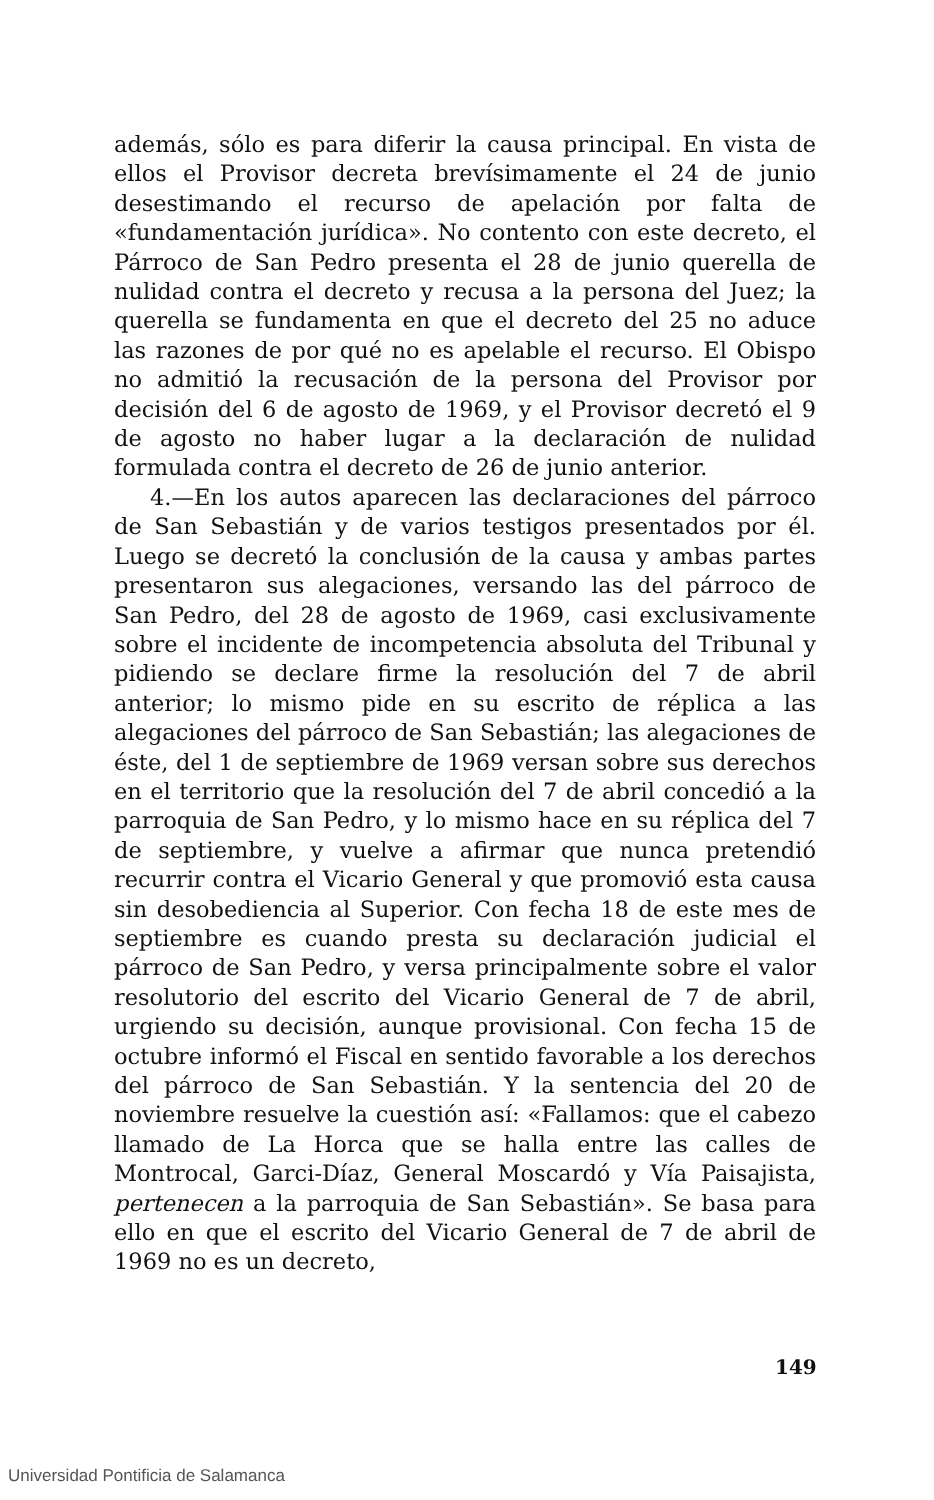además, sólo es para diferir la causa principal. En vista de ellos el Provisor decreta brevísimamente el 24 de junio desestimando el recurso de apelación por falta de «fundamentación jurídica». No contento con este decreto, el Párroco de San Pedro presenta el 28 de junio querella de nulidad contra el decreto y recusa a la persona del Juez; la querella se fundamenta en que el decreto del 25 no aduce las razones de por qué no es apelable el recurso. El Obispo no admitió la recusación de la persona del Provisor por decisión del 6 de agosto de 1969, y el Provisor decretó el 9 de agosto no haber lugar a la declaración de nulidad formulada contra el decreto de 26 de junio anterior.
4.—En los autos aparecen las declaraciones del párroco de San Sebastián y de varios testigos presentados por él. Luego se decretó la conclusión de la causa y ambas partes presentaron sus alegaciones, versando las del párroco de San Pedro, del 28 de agosto de 1969, casi exclusivamente sobre el incidente de incompetencia absoluta del Tribunal y pidiendo se declare firme la resolución del 7 de abril anterior; lo mismo pide en su escrito de réplica a las alegaciones del párroco de San Sebastián; las alegaciones de éste, del 1 de septiembre de 1969 versan sobre sus derechos en el territorio que la resolución del 7 de abril concedió a la parroquia de San Pedro, y lo mismo hace en su réplica del 7 de septiembre, y vuelve a afirmar que nunca pretendió recurrir contra el Vicario General y que promovió esta causa sin desobediencia al Superior. Con fecha 18 de este mes de septiembre es cuando presta su declaración judicial el párroco de San Pedro, y versa principalmente sobre el valor resolutorio del escrito del Vicario General de 7 de abril, urgiendo su decisión, aunque provisional. Con fecha 15 de octubre informó el Fiscal en sentido favorable a los derechos del párroco de San Sebastián. Y la sentencia del 20 de noviembre resuelve la cuestión así: «Fallamos: que el cabezo llamado de La Horca que se halla entre las calles de Montrocal, Garci-Díaz, General Moscardó y Vía Paisajista, pertenecen a la parroquia de San Sebastián». Se basa para ello en que el escrito del Vicario General de 7 de abril de 1969 no es un decreto,
149
Universidad Pontificia de Salamanca